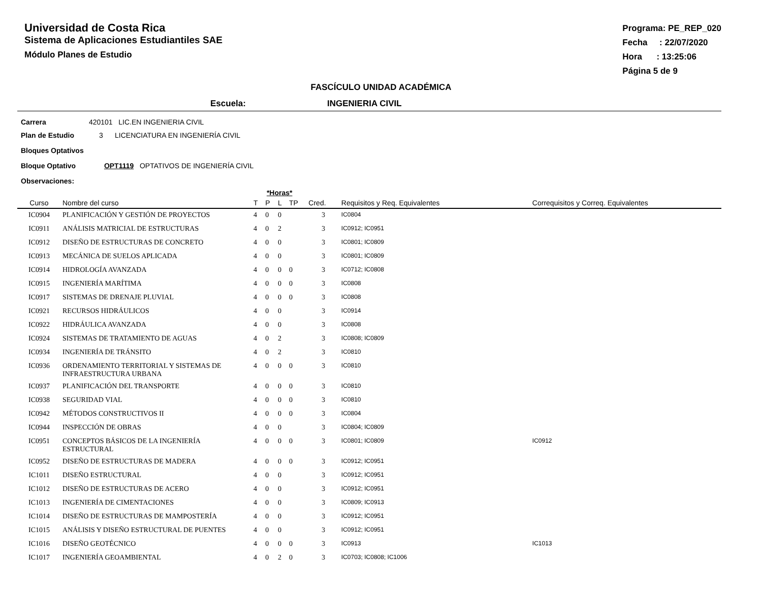Universidad de Costa Rica
Sistema de Aplicaciones Estudiantiles SAE
Módulo Planes de Estudio
Programa: PE_REP_020
Fecha : 22/07/2020
Hora : 13:25:06
Página 5 de 9
FASCÍCULO UNIDAD ACADÉMICA
Escuela: INGENIERIA CIVIL
Carrera 420101 LIC.EN INGENIERIA CIVIL
Plan de Estudio 3 LICENCIATURA EN INGENIERÍA CIVIL
Bloques Optativos
Bloque Optativo OPT1119 OPTATIVOS DE INGENIERÍA CIVIL
Observaciones:
| | | *Horas* | | | | | | |
| --- | --- | --- | --- | --- | --- | --- | --- | --- |
| Curso | Nombre del curso | T | P | L | TP | Cred. | Requisitos y Req. Equivalentes | Correquisitos y Correq. Equivalentes |
| IC0904 | PLANIFICACIÓN Y GESTIÓN DE PROYECTOS | 4 | 0 | 0 | | 3 | IC0804 | |
| IC0911 | ANÁLISIS MATRICIAL DE ESTRUCTURAS | 4 | 0 | 2 | | 3 | IC0912; IC0951 | |
| IC0912 | DISEÑO DE ESTRUCTURAS DE CONCRETO | 4 | 0 | 0 | | 3 | IC0801; IC0809 | |
| IC0913 | MECÁNICA DE SUELOS APLICADA | 4 | 0 | 0 | | 3 | IC0801; IC0809 | |
| IC0914 | HIDROLOGÍA AVANZADA | 4 | 0 | 0 | 0 | 3 | IC0712; IC0808 | |
| IC0915 | INGENIERÍA MARÍTIMA | 4 | 0 | 0 | 0 | 3 | IC0808 | |
| IC0917 | SISTEMAS DE DRENAJE PLUVIAL | 4 | 0 | 0 | 0 | 3 | IC0808 | |
| IC0921 | RECURSOS HIDRÁULICOS | 4 | 0 | 0 | | 3 | IC0914 | |
| IC0922 | HIDRÁULICA AVANZADA | 4 | 0 | 0 | | 3 | IC0808 | |
| IC0924 | SISTEMAS DE TRATAMIENTO DE AGUAS | 4 | 0 | 2 | | 3 | IC0808; IC0809 | |
| IC0934 | INGENIERÍA DE TRÁNSITO | 4 | 0 | 2 | | 3 | IC0810 | |
| IC0936 | ORDENAMIENTO TERRITORIAL Y SISTEMAS DE INFRAESTRUCTURA URBANA | 4 | 0 | 0 | 0 | 3 | IC0810 | |
| IC0937 | PLANIFICACIÓN DEL TRANSPORTE | 4 | 0 | 0 | 0 | 3 | IC0810 | |
| IC0938 | SEGURIDAD VIAL | 4 | 0 | 0 | 0 | 3 | IC0810 | |
| IC0942 | MÉTODOS CONSTRUCTIVOS II | 4 | 0 | 0 | 0 | 3 | IC0804 | |
| IC0944 | INSPECCIÓN DE OBRAS | 4 | 0 | 0 | | 3 | IC0804; IC0809 | |
| IC0951 | CONCEPTOS BÁSICOS DE LA INGENIERÍA ESTRUCTURAL | 4 | 0 | 0 | 0 | 3 | IC0801; IC0809 | IC0912 |
| IC0952 | DISEÑO DE ESTRUCTURAS DE MADERA | 4 | 0 | 0 | 0 | 3 | IC0912; IC0951 | |
| IC1011 | DISEÑO ESTRUCTURAL | 4 | 0 | 0 | | 3 | IC0912; IC0951 | |
| IC1012 | DISEÑO DE ESTRUCTURAS DE ACERO | 4 | 0 | 0 | | 3 | IC0912; IC0951 | |
| IC1013 | INGENIERÍA DE CIMENTACIONES | 4 | 0 | 0 | | 3 | IC0809; IC0913 | |
| IC1014 | DISEÑO DE ESTRUCTURAS DE MAMPOSTERÍA | 4 | 0 | 0 | | 3 | IC0912; IC0951 | |
| IC1015 | ANÁLISIS Y DISEÑO ESTRUCTURAL DE PUENTES | 4 | 0 | 0 | | 3 | IC0912; IC0951 | |
| IC1016 | DISEÑO GEOTÉCNICO | 4 | 0 | 0 | 0 | 3 | IC0913 | IC1013 |
| IC1017 | INGENIERÍA GEOAMBIENTAL | 4 | 0 | 2 | 0 | 3 | IC0703; IC0808; IC1006 | |